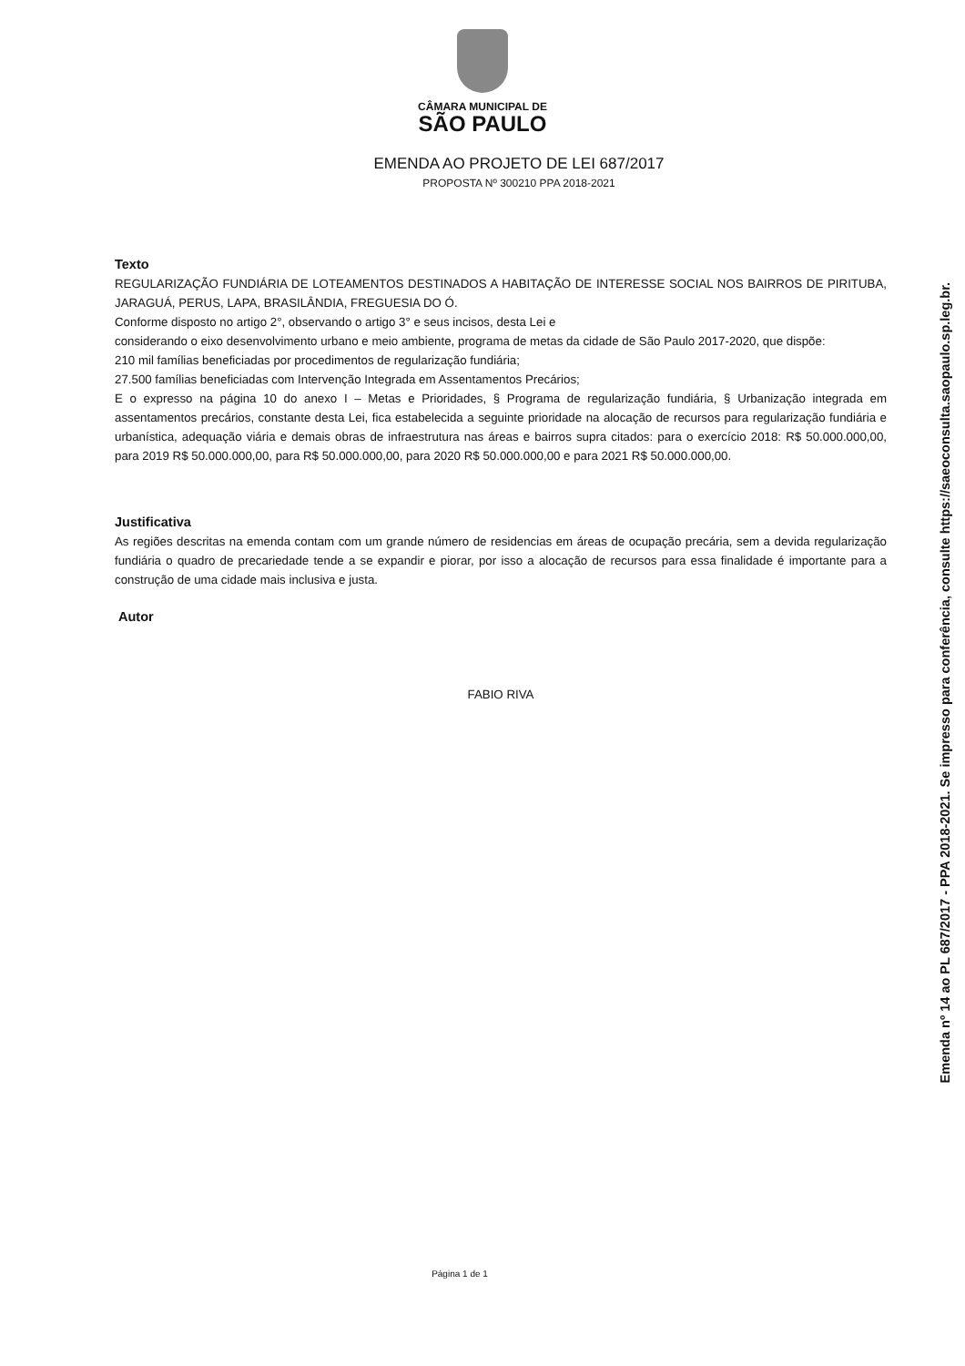CÂMARA MUNICIPAL DE
SÃO PAULO
EMENDA AO PROJETO DE LEI 687/2017
PROPOSTA Nº 300210 PPA 2018-2021
Texto
REGULARIZAÇÃO FUNDIÁRIA DE LOTEAMENTOS DESTINADOS A HABITAÇÃO DE INTERESSE SOCIAL NOS BAIRROS DE PIRITUBA, JARAGUÁ, PERUS, LAPA, BRASILÂNDIA, FREGUESIA DO Ó.
Conforme disposto no artigo 2°, observando o artigo 3° e seus incisos, desta Lei e
considerando o eixo desenvolvimento urbano e meio ambiente, programa de metas da cidade de São Paulo 2017-2020, que dispõe:
210 mil famílias beneficiadas por procedimentos de regularização fundiária;
27.500 famílias beneficiadas com Intervenção Integrada em Assentamentos Precários;
E o expresso na página 10 do anexo I – Metas e Prioridades, § Programa de regularização fundiária, § Urbanização integrada em assentamentos precários, constante desta Lei, fica estabelecida a seguinte prioridade na alocação de recursos para regularização fundiária e urbanística, adequação viária e demais obras de infraestrutura nas áreas e bairros supra citados: para o exercício 2018: R$ 50.000.000,00, para 2019 R$ 50.000.000,00, para R$ 50.000.000,00, para 2020 R$ 50.000.000,00 e para 2021 R$ 50.000.000,00.
Justificativa
As regiões descritas na emenda contam com um grande número de residencias em áreas de ocupação precária, sem a devida regularização fundiária o quadro de precariedade tende a se expandir e piorar, por isso a alocação de recursos para essa finalidade é importante para a construção de uma cidade mais inclusiva e justa.
Autor
FABIO RIVA
Página 1 de 1
Emenda nº 14 ao PL 687/2017 - PPA 2018-2021. Se impresso para conferência, consulte https://saeoconsulta.saopaulo.sp.leg.br.